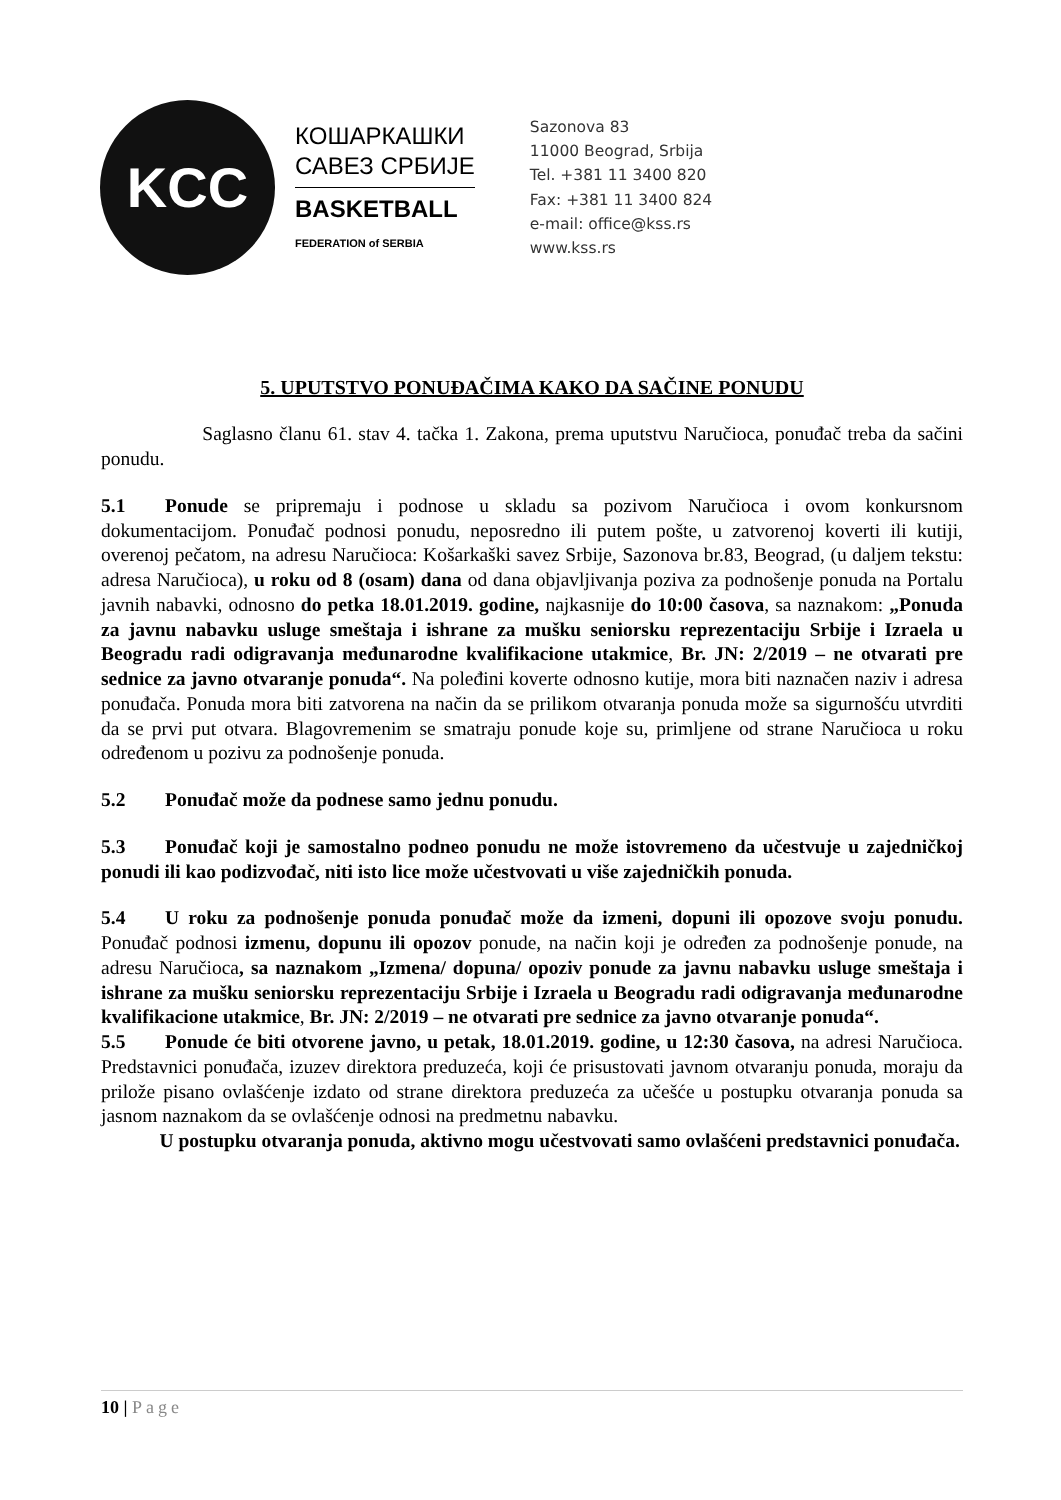KCC
КОШАРКАШКИ
САВЕЗ СРБИЈЕ
BASKETBALL
FEDERATION of SERBIA
Sazonova 83
11000 Beograd, Srbija
Tel. +381 11 3400 820
Fax: +381 11 3400 824
e-mail: office@kss.rs
www.kss.rs
5. UPUTSTVO PONUĐAČIMA KAKO DA SAČINE PONUDU
Saglasno članu 61. stav 4. tačka 1. Zakona, prema uputstvu Naručioca, ponuđač treba da sačini ponudu.
5.1 Ponude se pripremaju i podnose u skladu sa pozivom Naručioca i ovom konkursnom dokumentacijom. Ponuđač podnosi ponudu, neposredno ili putem pošte, u zatvorenoj koverti ili kutiji, overenoj pečatom, na adresu Naručioca: Košarkaški savez Srbije, Sazonova br.83, Beograd, (u daljem tekstu: adresa Naručioca), u roku od 8 (osam) dana od dana objavljivanja poziva za podnošenje ponuda na Portalu javnih nabavki, odnosno do petka 18.01.2019. godine, najkasnije do 10:00 časova, sa naznakom: „Ponuda za javnu nabavku usluge smeštaja i ishrane za mušku seniorsku reprezentaciju Srbije i Izraela u Beogradu radi odigravanja međunarodne kvalifikacione utakmice, Br. JN: 2/2019 – ne otvarati pre sednice za javno otvaranje ponuda“. Na poleđini koverte odnosno kutije, mora biti naznačen naziv i adresa ponuđača. Ponuda mora biti zatvorena na način da se prilikom otvaranja ponuda može sa sigurnošću utvrditi da se prvi put otvara. Blagovremenim se smatraju ponude koje su, primljene od strane Naručioca u roku određenom u pozivu za podnošenje ponuda.
5.2 Ponuđač može da podnese samo jednu ponudu.
5.3 Ponuđač koji je samostalno podneo ponudu ne može istovremeno da učestvuje u zajedničkoj ponudi ili kao podizvođač, niti isto lice može učestvovati u više zajedničkih ponuda.
5.4 U roku za podnošenje ponuda ponuđač može da izmeni, dopuni ili opozove svoju ponudu. Ponuđač podnosi izmenu, dopunu ili opozov ponude, na način koji je određen za podnošenje ponude, na adresu Naručioca, sa naznakom „Izmena/ dopuna/ opoziv ponude za javnu nabavku usluge smeštaja i ishrane za mušku seniorsku reprezentaciju Srbije i Izraela u Beogradu radi odigravanja međunarodne kvalifikacione utakmice, Br. JN: 2/2019 – ne otvarati pre sednice za javno otvaranje ponuda“.
5.5 Ponude će biti otvorene javno, u petak, 18.01.2019. godine, u 12:30 časova, na adresi Naručioca. Predstavnici ponuđača, izuzev direktora preduzeća, koji će prisustovati javnom otvaranju ponuda, moraju da prilože pisano ovlašćenje izdato od strane direktora preduzeća za učešće u postupku otvaranja ponuda sa jasnom naznakom da se ovlašćenje odnosi na predmetnu nabavku.
U postupku otvaranja ponuda, aktivno mogu učestvovati samo ovlašćeni predstavnici ponuđača.
10 | Page